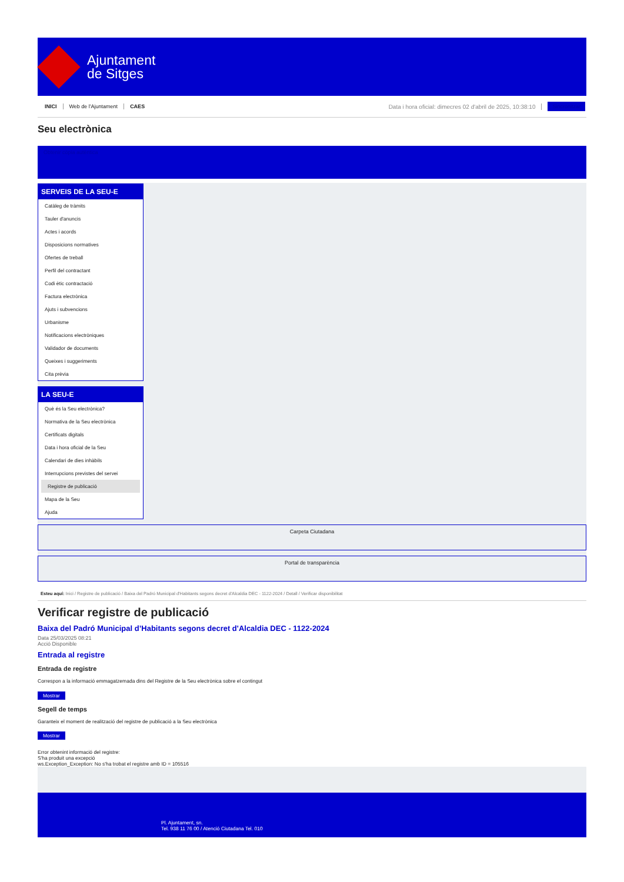Ajuntament
de Sitges
INICI Web de l'Ajuntament CAES Data i hora oficial: dimecres 02 d'abril de 2025, 10:38:10 Sincronitzar
Seu electrònica
Obtenir còpia autèntica
SERVEIS DE LA SEU-E
Catàleg de tràmits
Tauler d'anuncis
Actes i acords
Disposicions normatives
Ofertes de treball
Perfil del contractant
Codi ètic contractació
Factura electrònica
Ajuts i subvencions
Urbanisme
Notificacions electròniques
Validador de documents
Queixes i suggeriments
Cita prèvia
LA SEU-E
Què és la Seu electrònica?
Normativa de la Seu electrònica
Certificats digitals
Data i hora oficial de la Seu
Calendari de dies inhàbils
Interrupcions previstes del servei
Registre de publicació
Mapa de la Seu
Ajuda
Carpeta Ciutadana
Portal de transparència
Esteu aquí: Inici / Registre de publicació / Baixa del Padró Municipal d'Habitants segons decret d'Alcaldia DEC - 1122-2024 / Detall / Verificar disponibilitat
Verificar registre de publicació
Baixa del Padró Municipal d’Habitants segons decret d'Alcaldia DEC - 1122-2024
Data 25/03/2025 08:21
Acció Disponible
Entrada al registre
Entrada de registre
Correspon a la informació emmagatzemada dins del Registre de la Seu electrònica sobre el contingut
Mostrar
Segell de temps
Garanteix el moment de realització del registre de publicació a la Seu electrònica
Mostrar
Error obtenint informació del registre:
S'ha produit una excepció
ws.Exception_Exception: No s'ha trobat el registre amb ID = 105516
Pl. Ajuntament, sn.
Tel. 938 11 76 00 / Atenció Ciutadana Tel. 010